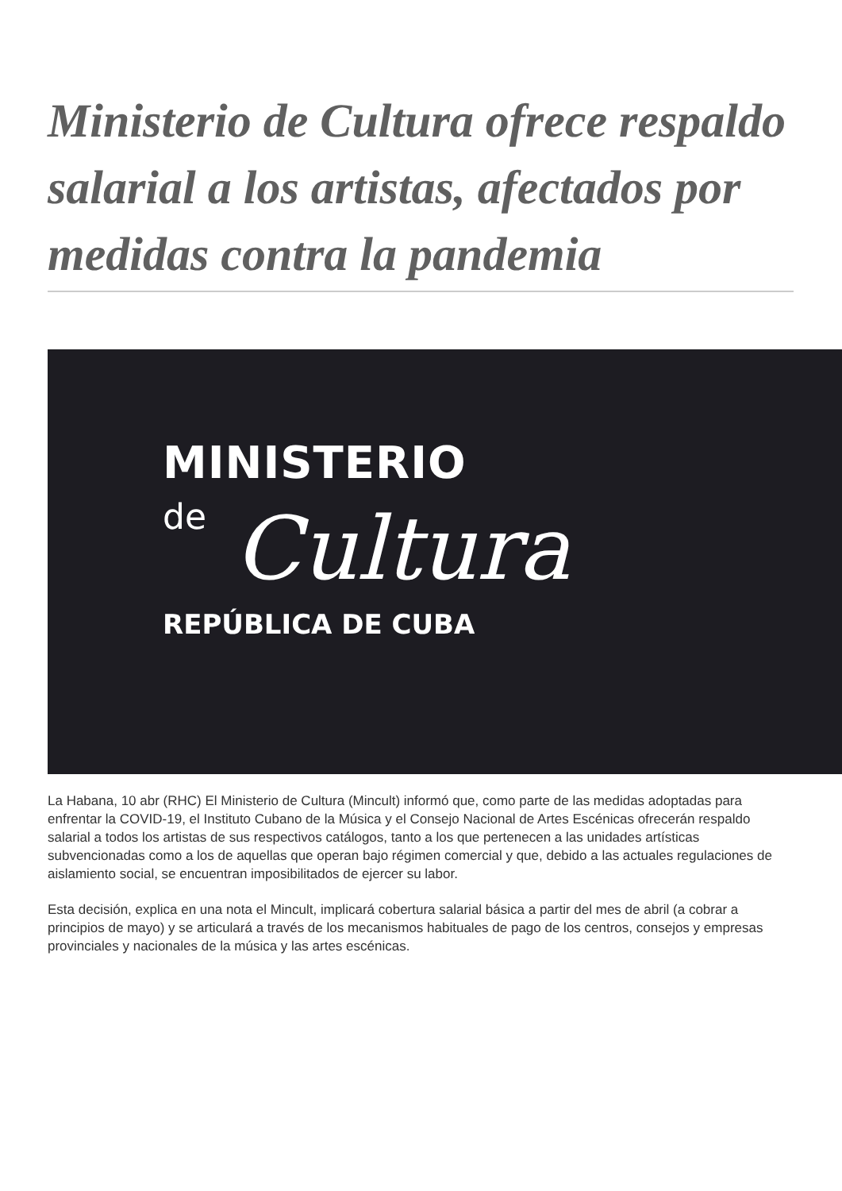Ministerio de Cultura ofrece respaldo salarial a los artistas, afectados por medidas contra la pandemia
MINISTERIO
de
Cultura
REPÚBLICA DE CUBA
La Habana, 10 abr (RHC) El Ministerio de Cultura (Mincult) informó que, como parte de las medidas adoptadas para enfrentar la COVID-19, el Instituto Cubano de la Música y el Consejo Nacional de Artes Escénicas ofrecerán respaldo salarial a todos los artistas de sus respectivos catálogos, tanto a los que pertenecen a las unidades artísticas subvencionadas como a los de aquellas que operan bajo régimen comercial y que, debido a las actuales regulaciones de aislamiento social, se encuentran imposibilitados de ejercer su labor.
Esta decisión, explica en una nota el Mincult, implicará cobertura salarial básica a partir del mes de abril (a cobrar a principios de mayo) y se articulará a través de los mecanismos habituales de pago de los centros, consejos y empresas provinciales y nacionales de la música y las artes escénicas.